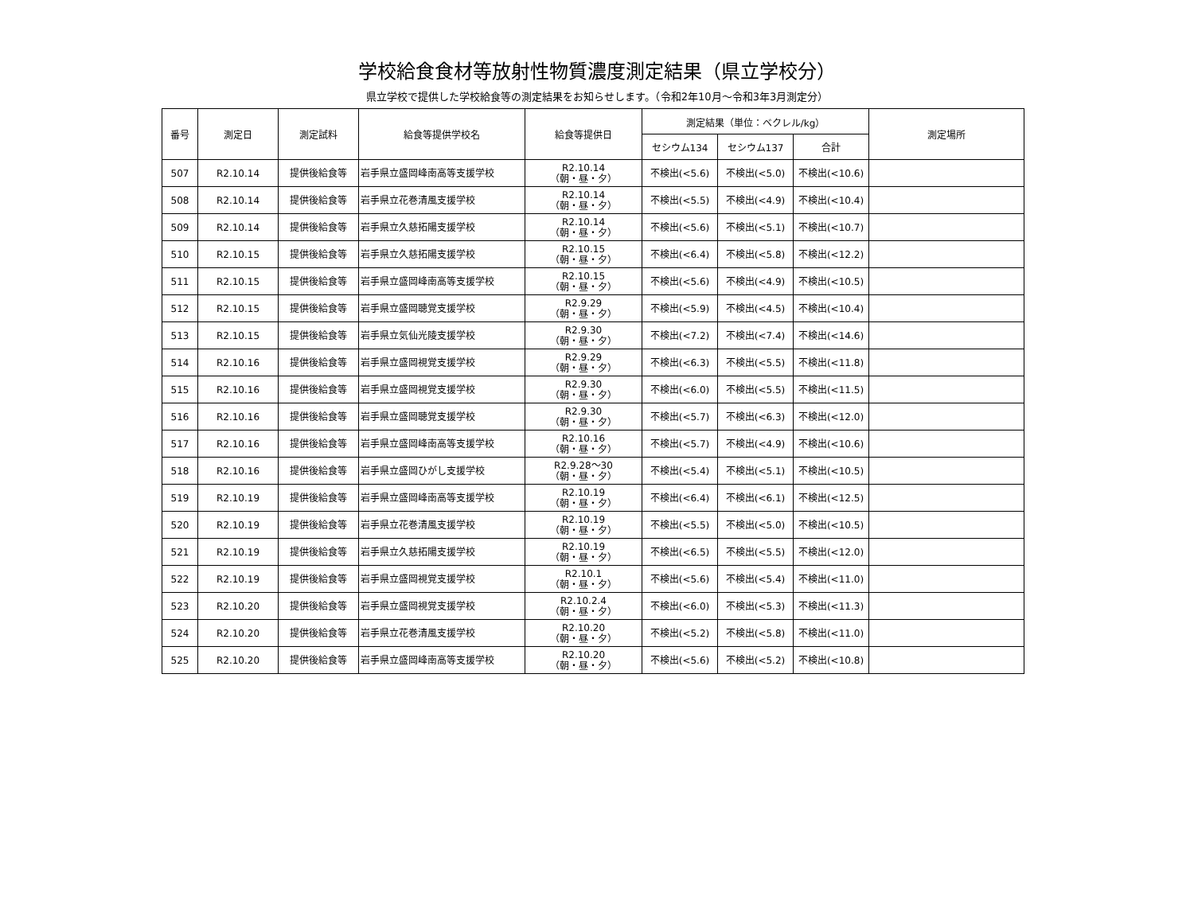学校給食食材等放射性物質濃度測定結果（県立学校分）
県立学校で提供した学校給食等の測定結果をお知らせします。（令和2年10月～令和3年3月測定分）
| 番号 | 測定日 | 測定試料 | 給食等提供学校名 | 給食等提供日 | 測定結果（単位：ベクレル/kg） | | | 測定場所 |
| --- | --- | --- | --- | --- | --- | --- | --- | --- |
| | | | | | セシウム134 | セシウム137 | 合計 | |
| 507 | R2.10.14 | 提供後給食等 | 岩手県立盛岡峰南高等支援学校 | R2.10.14 （朝・昼・夕） | 不検出(<5.6) | 不検出(<5.0) | 不検出(<10.6) | |
| 508 | R2.10.14 | 提供後給食等 | 岩手県立花巻清風支援学校 | R2.10.14 （朝・昼・夕） | 不検出(<5.5) | 不検出(<4.9) | 不検出(<10.4) | |
| 509 | R2.10.14 | 提供後給食等 | 岩手県立久慈拓陽支援学校 | R2.10.14 （朝・昼・夕） | 不検出(<5.6) | 不検出(<5.1) | 不検出(<10.7) | |
| 510 | R2.10.15 | 提供後給食等 | 岩手県立久慈拓陽支援学校 | R2.10.15 （朝・昼・夕） | 不検出(<6.4) | 不検出(<5.8) | 不検出(<12.2) | |
| 511 | R2.10.15 | 提供後給食等 | 岩手県立盛岡峰南高等支援学校 | R2.10.15 （朝・昼・夕） | 不検出(<5.6) | 不検出(<4.9) | 不検出(<10.5) | |
| 512 | R2.10.15 | 提供後給食等 | 岩手県立盛岡聴覚支援学校 | R2.9.29 （朝・昼・夕） | 不検出(<5.9) | 不検出(<4.5) | 不検出(<10.4) | |
| 513 | R2.10.15 | 提供後給食等 | 岩手県立気仙光陵支援学校 | R2.9.30 （朝・昼・夕） | 不検出(<7.2) | 不検出(<7.4) | 不検出(<14.6) | |
| 514 | R2.10.16 | 提供後給食等 | 岩手県立盛岡視覚支援学校 | R2.9.29 （朝・昼・夕） | 不検出(<6.3) | 不検出(<5.5) | 不検出(<11.8) | |
| 515 | R2.10.16 | 提供後給食等 | 岩手県立盛岡視覚支援学校 | R2.9.30 （朝・昼・夕） | 不検出(<6.0) | 不検出(<5.5) | 不検出(<11.5) | |
| 516 | R2.10.16 | 提供後給食等 | 岩手県立盛岡聴覚支援学校 | R2.9.30 （朝・昼・夕） | 不検出(<5.7) | 不検出(<6.3) | 不検出(<12.0) | |
| 517 | R2.10.16 | 提供後給食等 | 岩手県立盛岡峰南高等支援学校 | R2.10.16 （朝・昼・夕） | 不検出(<5.7) | 不検出(<4.9) | 不検出(<10.6) | |
| 518 | R2.10.16 | 提供後給食等 | 岩手県立盛岡ひがし支援学校 | R2.9.28～30 （朝・昼・夕） | 不検出(<5.4) | 不検出(<5.1) | 不検出(<10.5) | |
| 519 | R2.10.19 | 提供後給食等 | 岩手県立盛岡峰南高等支援学校 | R2.10.19 （朝・昼・夕） | 不検出(<6.4) | 不検出(<6.1) | 不検出(<12.5) | |
| 520 | R2.10.19 | 提供後給食等 | 岩手県立花巻清風支援学校 | R2.10.19 （朝・昼・夕） | 不検出(<5.5) | 不検出(<5.0) | 不検出(<10.5) | |
| 521 | R2.10.19 | 提供後給食等 | 岩手県立久慈拓陽支援学校 | R2.10.19 （朝・昼・夕） | 不検出(<6.5) | 不検出(<5.5) | 不検出(<12.0) | |
| 522 | R2.10.19 | 提供後給食等 | 岩手県立盛岡視覚支援学校 | R2.10.1 （朝・昼・夕） | 不検出(<5.6) | 不検出(<5.4) | 不検出(<11.0) | |
| 523 | R2.10.20 | 提供後給食等 | 岩手県立盛岡視覚支援学校 | R2.10.2.4 （朝・昼・夕） | 不検出(<6.0) | 不検出(<5.3) | 不検出(<11.3) | |
| 524 | R2.10.20 | 提供後給食等 | 岩手県立花巻清風支援学校 | R2.10.20 （朝・昼・夕） | 不検出(<5.2) | 不検出(<5.8) | 不検出(<11.0) | |
| 525 | R2.10.20 | 提供後給食等 | 岩手県立盛岡峰南高等支援学校 | R2.10.20 （朝・昼・夕） | 不検出(<5.6) | 不検出(<5.2) | 不検出(<10.8) | |